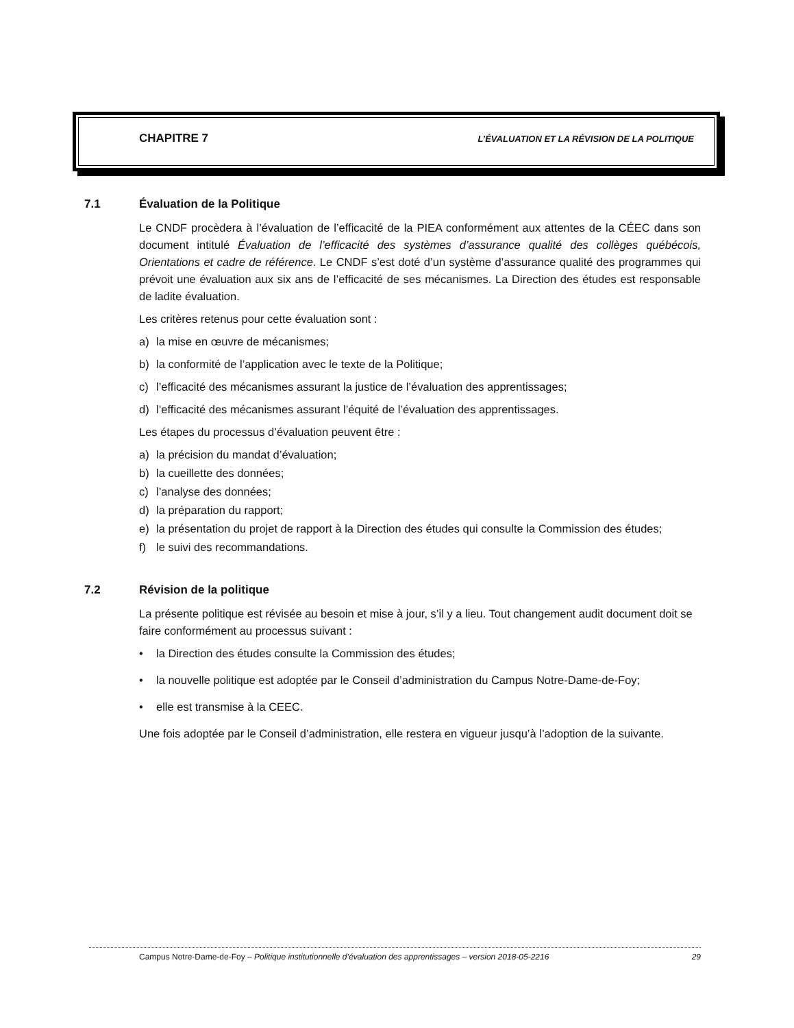CHAPITRE 7 L’ÉVALUATION ET LA RÉVISION DE LA POLITIQUE
7.1 Évaluation de la Politique
Le CNDF procèdera à l’évaluation de l’efficacité de la PIEA conformément aux attentes de la CÉEC dans son document intitulé Évaluation de l’efficacité des systèmes d’assurance qualité des collèges québécois, Orientations et cadre de référence. Le CNDF s’est doté d’un système d’assurance qualité des programmes qui prévoit une évaluation aux six ans de l’efficacité de ses mécanismes. La Direction des études est responsable de ladite évaluation.
Les critères retenus pour cette évaluation sont :
a) la mise en œuvre de mécanismes;
b) la conformité de l’application avec le texte de la Politique;
c) l’efficacité des mécanismes assurant la justice de l’évaluation des apprentissages;
d) l’efficacité des mécanismes assurant l’équité de l’évaluation des apprentissages.
Les étapes du processus d’évaluation peuvent être :
a) la précision du mandat d’évaluation;
b) la cueillette des données;
c) l’analyse des données;
d) la préparation du rapport;
e) la présentation du projet de rapport à la Direction des études qui consulte la Commission des études;
f) le suivi des recommandations.
7.2 Révision de la politique
La présente politique est révisée au besoin et mise à jour, s’il y a lieu. Tout changement audit document doit se faire conformément au processus suivant :
• la Direction des études consulte la Commission des études;
• la nouvelle politique est adoptée par le Conseil d’administration du Campus Notre-Dame-de-Foy;
• elle est transmise à la CEEC.
Une fois adoptée par le Conseil d’administration, elle restera en vigueur jusqu’à l’adoption de la suivante.
Campus Notre-Dame-de-Foy – Politique institutionnelle d’évaluation des apprentissages – version 2018-05-2216 29